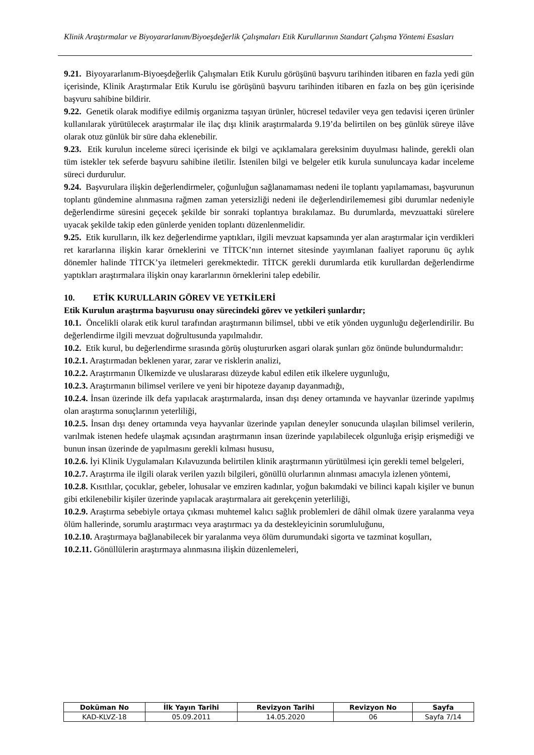Klinik Araştırmalar ve Biyoyararlanım/Biyoeşdeğerlik Çalışmaları Etik Kurullarının Standart Çalışma Yöntemi Esasları
9.21. Biyoyararlanım-Biyoeşdeğerlik Çalışmaları Etik Kurulu görüşünü başvuru tarihinden itibaren en fazla yedi gün içerisinde, Klinik Araştırmalar Etik Kurulu ise görüşünü başvuru tarihinden itibaren en fazla on beş gün içerisinde başvuru sahibine bildirir.
9.22. Genetik olarak modifiye edilmiş organizma taşıyan ürünler, hücresel tedaviler veya gen tedavisi içeren ürünler kullanılarak yürütülecek araştırmalar ile ilaç dışı klinik araştırmalarda 9.19’da belirtilen on beş günlük süreye ilâve olarak otuz günlük bir süre daha eklenebilir.
9.23. Etik kurulun inceleme süreci içerisinde ek bilgi ve açıklamalara gereksinim duyulması halinde, gerekli olan tüm istekler tek seferde başvuru sahibine iletilir. İstenilen bilgi ve belgeler etik kurula sunuluncaya kadar inceleme süreci durdurulur.
9.24. Başvurulara ilişkin değerlendirmeler, çoğunluğun sağlanamaması nedeni ile toplantı yapılamaması, başvurunun toplantı gündemine alınmasına rağmen zaman yetersizliği nedeni ile değerlendirilememesi gibi durumlar nedeniyle değerlendirme süresini geçecek şekilde bir sonraki toplantıya bırakılamaz. Bu durumlarda, mevzuattaki sürelere uyacak şekilde takip eden günlerde yeniden toplantı düzenlenmelidir.
9.25. Etik kurulların, ilk kez değerlendirme yaptıkları, ilgili mevzuat kapsamında yer alan araştırmalar için verdikleri ret kararlarına ilişkin karar örneklerini ve TİTCK’nın internet sitesinde yayımlanan faaliyet raporunu üç aylık dönemler halinde TİTCK’ya iletmeleri gerekmektedir. TİTCK gerekli durumlarda etik kurullardan değerlendirme yaptıkları araştırmalara ilişkin onay kararlarının örneklerini talep edebilir.
10. ETİK KURULLARIN GÖREV VE YETKİLERİ
Etik Kurulun araştırma başvurusu onay sürecindeki görev ve yetkileri şunlardır;
10.1. Öncelikli olarak etik kurul tarafından araştırmanın bilimsel, tıbbi ve etik yönden uygunluğu değerlendirilir. Bu değerlendirme ilgili mevzuat doğrultusunda yapılmalıdır.
10.2. Etik kurul, bu değerlendirme sırasında görüş oluştururken asgari olarak şunları göz önünde bulundurmalıdır:
10.2.1. Araştırmadan beklenen yarar, zarar ve risklerin analizi,
10.2.2. Araştırmanın Ülkemizde ve uluslararası düzeyde kabul edilen etik ilkelere uygunluğu,
10.2.3. Araştırmanın bilimsel verilere ve yeni bir hipoteze dayanıp dayanmadığı,
10.2.4. İnsan üzerinde ilk defa yapılacak araştırmalarda, insan dışı deney ortamında ve hayvanlar üzerinde yapılmış olan araştırma sonuçlarının yeterliliği,
10.2.5. İnsan dışı deney ortamında veya hayvanlar üzerinde yapılan deneyler sonucunda ulaşılan bilimsel verilerin, varılmak istenen hedefe ulaşmak açısından araştırmanın insan üzerinde yapılabilecek olgunluğa erişip erişmediği ve bunun insan üzerinde de yapılmasını gerekli kılması hususu,
10.2.6. İyi Klinik Uygulamaları Kılavuzunda belirtilen klinik araştırmanın yürütülmesi için gerekli temel belgeleri,
10.2.7. Araştırma ile ilgili olarak verilen yazılı bilgileri, gönüllü olurlarının alınması amacıyla izlenen yöntemi,
10.2.8. Kısıtlılar, çocuklar, gebeler, lohusalar ve emziren kadınlar, yoğun bakımdaki ve bilinci kapalı kişiler ve bunun gibi etkilenebilir kişiler üzerinde yapılacak araştırmalara ait gerekçenin yeterliliği,
10.2.9. Araştırma sebebiyle ortaya çıkması muhtemel kalıcı sağlık problemleri de dâhil olmak üzere yaralanma veya ölüm hallerinde, sorumlu araştırmacı veya araştırmacı ya da destekleyicinin sorumluluğunu,
10.2.10. Araştırmaya bağlanabilecek bir yaralanma veya ölüm durumundaki sigorta ve tazminat koşulları,
10.2.11. Gönüllülerin araştırmaya alınmasına ilişkin düzenlemeleri,
| Doküman No | İlk Yayın Tarihi | Revizyon Tarihi | Revizyon No | Sayfa |
| --- | --- | --- | --- | --- |
| KAD-KLVZ-18 | 05.09.2011 | 14.05.2020 | 06 | Sayfa 7/14 |